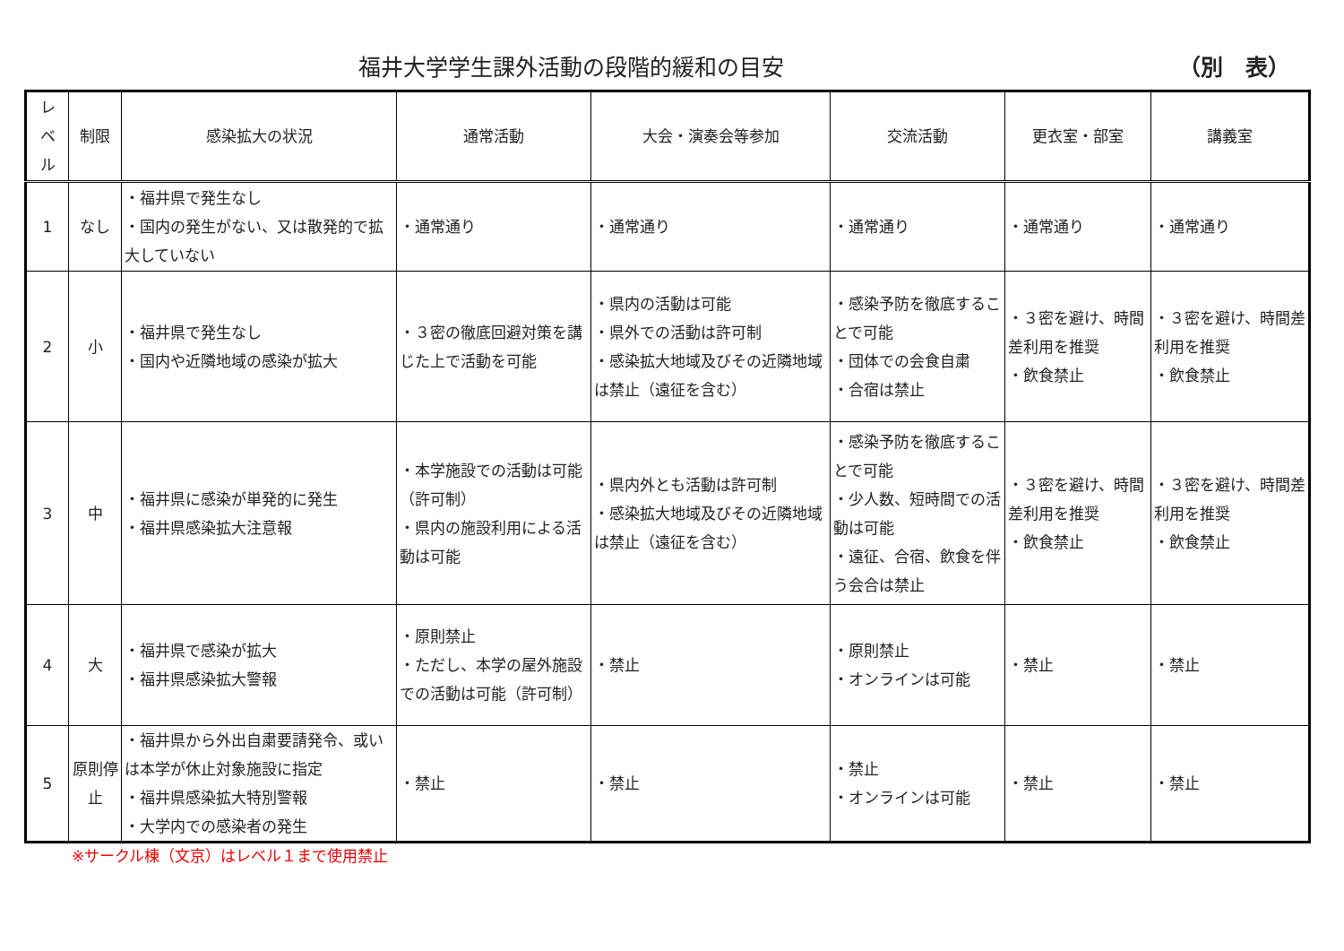福井大学学生課外活動の段階的緩和の目安
（別　表）
| レ ベ ル | 制限 | 感染拡大の状況 | 通常活動 | 大会・演奏会等参加 | 交流活動 | 更衣室・部室 | 講義室 |
| --- | --- | --- | --- | --- | --- | --- | --- |
| 1 | なし | ・福井県で発生なし ・国内の発生がない、又は散発的で拡大していない | ・通常通り | ・通常通り | ・通常通り | ・通常通り | ・通常通り |
| 2 | 小 | ・福井県で発生なし ・国内や近隣地域の感染が拡大 | ・３密の徹底回避対策を講じた上で活動を可能 | ・県内の活動は可能 ・県外での活動は許可制 ・感染拡大地域及びその近隣地域は禁止（遠征を含む） | ・感染予防を徹底することで可能 ・団体での会食自粛 ・合宿は禁止 | ・３密を避け、時間差利用を推奨 ・飲食禁止 | ・３密を避け、時間差利用を推奨 ・飲食禁止 |
| 3 | 中 | ・福井県に感染が単発的に発生 ・福井県感染拡大注意報 | ・本学施設での活動は可能（許可制） ・県内の施設利用による活動は可能 | ・県内外とも活動は許可制 ・感染拡大地域及びその近隣地域は禁止（遠征を含む） | ・感染予防を徹底することで可能 ・少人数、短時間での活動は可能 ・遠征、合宿、飲食を伴う会合は禁止 | ・３密を避け、時間差利用を推奨 ・飲食禁止 | ・３密を避け、時間差利用を推奨 ・飲食禁止 |
| 4 | 大 | ・福井県で感染が拡大 ・福井県感染拡大警報 | ・原則禁止 ・ただし、本学の屋外施設での活動は可能（許可制） | ・禁止 | ・原則禁止 ・オンラインは可能 | ・禁止 | ・禁止 |
| 5 | 原則停止 | ・福井県から外出自粛要請発令、或いは本学が休止対象施設に指定 ・福井県感染拡大特別警報 ・大学内での感染者の発生 | ・禁止 | ・禁止 | ・禁止 ・オンラインは可能 | ・禁止 | ・禁止 |
※サークル棟（文京）はレベル１まで使用禁止